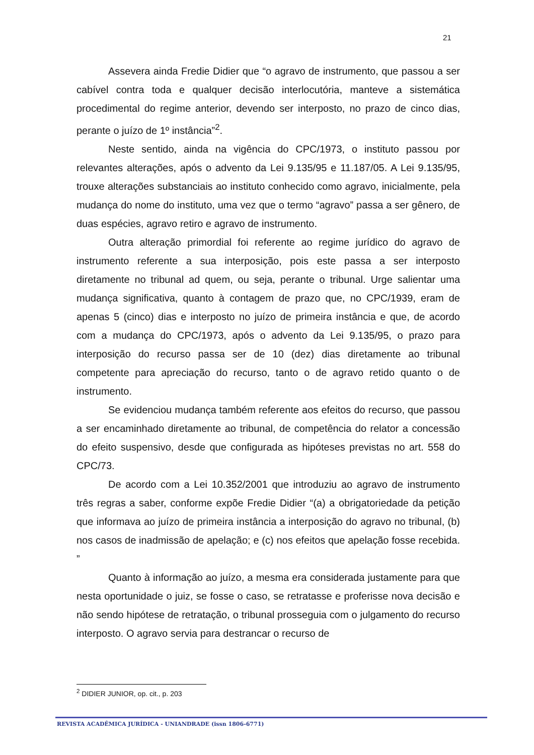21
Assevera ainda Fredie Didier que “o agravo de instrumento, que passou a ser cabível contra toda e qualquer decisão interlocutória, manteve a sistemática procedimental do regime anterior, devendo ser interposto, no prazo de cinco dias, perante o juízo de 1º instância”<sup>2</sup>.
Neste sentido, ainda na vigência do CPC/1973, o instituto passou por relevantes alterações, após o advento da Lei 9.135/95 e 11.187/05. A Lei 9.135/95, trouxe alterações substanciais ao instituto conhecido como agravo, inicialmente, pela mudança do nome do instituto, uma vez que o termo “agravo” passa a ser gênero, de duas espécies, agravo retiro e agravo de instrumento.
Outra alteração primordial foi referente ao regime jurídico do agravo de instrumento referente a sua interposição, pois este passa a ser interposto diretamente no tribunal ad quem, ou seja, perante o tribunal. Urge salientar uma mudança significativa, quanto à contagem de prazo que, no CPC/1939, eram de apenas 5 (cinco) dias e interposto no juízo de primeira instância e que, de acordo com a mudança do CPC/1973, após o advento da Lei 9.135/95, o prazo para interposição do recurso passa ser de 10 (dez) dias diretamente ao tribunal competente para apreciação do recurso, tanto o de agravo retido quanto o de instrumento.
Se evidenciou mudança também referente aos efeitos do recurso, que passou a ser encaminhado diretamente ao tribunal, de competência do relator a concessão do efeito suspensivo, desde que configurada as hipóteses previstas no art. 558 do CPC/73.
De acordo com a Lei 10.352/2001 que introduziu ao agravo de instrumento três regras a saber, conforme expõe Fredie Didier “(a) a obrigatoriedade da petição que informava ao juízo de primeira instância a interposição do agravo no tribunal, (b) nos casos de inadmissão de apelação; e (c) nos efeitos que apelação fosse recebida. ”
Quanto à informação ao juízo, a mesma era considerada justamente para que nesta oportunidade o juiz, se fosse o caso, se retratasse e proferisse nova decisão e não sendo hipótese de retratação, o tribunal prosseguia com o julgamento do recurso interposto. O agravo servia para destrancar o recurso de
<sup>2</sup> DIDIER JUNIOR, op. cit., p. 203
REVISTA ACADÊMICA JURÍDICA - UNIANDRADE (issn 1806-6771)